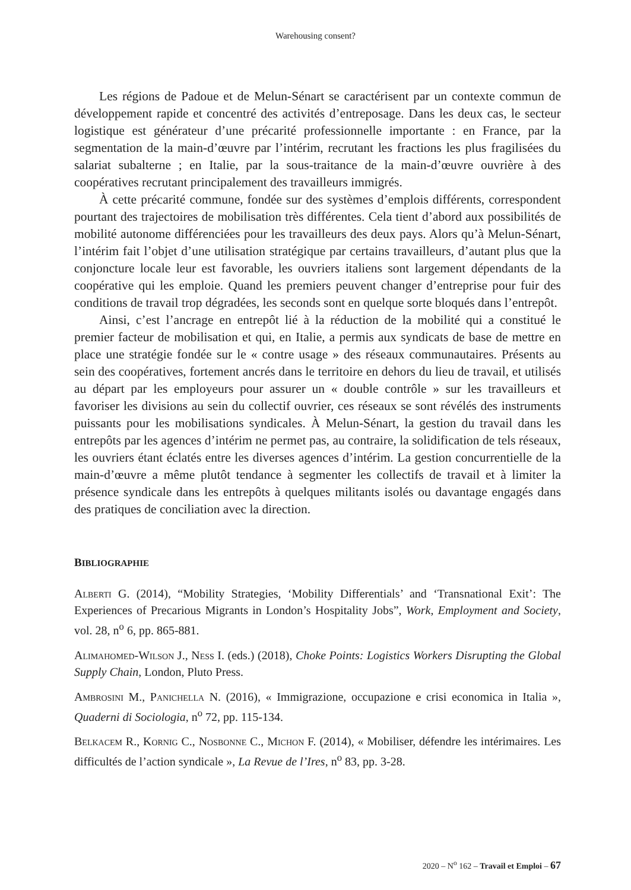Warehousing consent?
Les régions de Padoue et de Melun-Sénart se caractérisent par un contexte commun de développement rapide et concentré des activités d’entreposage. Dans les deux cas, le secteur logistique est générateur d’une précarité professionnelle importante : en France, par la segmentation de la main-d’œuvre par l’intérim, recrutant les fractions les plus fragilisées du salariat subalterne ; en Italie, par la sous-traitance de la main-d’œuvre ouvrière à des coopératives recrutant principalement des travailleurs immigrés.
À cette précarité commune, fondée sur des systèmes d’emplois différents, correspondent pourtant des trajectoires de mobilisation très différentes. Cela tient d’abord aux possibilités de mobilité autonome différenciées pour les travailleurs des deux pays. Alors qu’à Melun-Sénart, l’intérim fait l’objet d’une utilisation stratégique par certains travailleurs, d’autant plus que la conjoncture locale leur est favorable, les ouvriers italiens sont largement dépendants de la coopérative qui les emploie. Quand les premiers peuvent changer d’entreprise pour fuir des conditions de travail trop dégradées, les seconds sont en quelque sorte bloqués dans l’entrepôt.
Ainsi, c’est l’ancrage en entrepôt lié à la réduction de la mobilité qui a constitué le premier facteur de mobilisation et qui, en Italie, a permis aux syndicats de base de mettre en place une stratégie fondée sur le « contre usage » des réseaux communautaires. Présents au sein des coopératives, fortement ancrés dans le territoire en dehors du lieu de travail, et utilisés au départ par les employeurs pour assurer un « double contrôle » sur les travailleurs et favoriser les divisions au sein du collectif ouvrier, ces réseaux se sont révélés des instruments puissants pour les mobilisations syndicales. À Melun-Sénart, la gestion du travail dans les entrepôts par les agences d’intérim ne permet pas, au contraire, la solidification de tels réseaux, les ouvriers étant éclatés entre les diverses agences d’intérim. La gestion concurrentielle de la main-d’œuvre a même plutôt tendance à segmenter les collectifs de travail et à limiter la présence syndicale dans les entrepôts à quelques militants isolés ou davantage engagés dans des pratiques de conciliation avec la direction.
BIBLIOGRAPHIE
Alberti G. (2014), “Mobility Strategies, ‘Mobility Differentials’ and ‘Transnational Exit’: The Experiences of Precarious Migrants in London’s Hospitality Jobs”, Work, Employment and Society, vol. 28, n<sup>o</sup> 6, pp. 865-881.
Alimahomed-Wilson J., Ness I. (eds.) (2018), Choke Points: Logistics Workers Disrupting the Global Supply Chain, London, Pluto Press.
Ambrosini M., Panichella N. (2016), « Immigrazione, occupazione e crisi economica in Italia », Quaderni di Sociologia, n<sup>o</sup> 72, pp. 115-134.
Belkacem R., Kornig C., Nosbonne C., Michon F. (2014), « Mobiliser, défendre les intérimaires. Les difficultés de l’action syndicale », La Revue de l’Ires, n<sup>o</sup> 83, pp. 3-28.
2020 – N<sup>o</sup> 162 – Travail et Emploi – 67